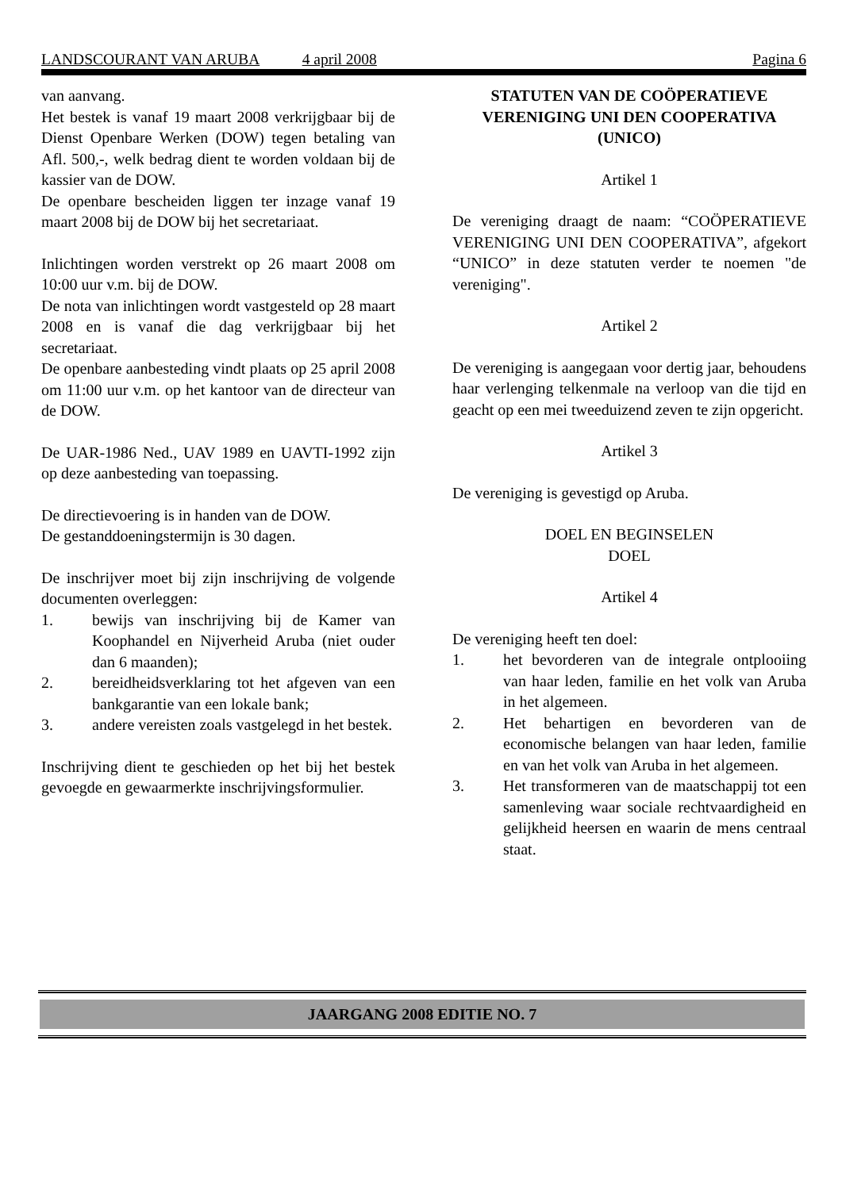LANDSCOURANT VAN ARUBA 4 april 2008 Pagina 6
van aanvang.
Het bestek is vanaf 19 maart 2008 verkrijgbaar bij de Dienst Openbare Werken (DOW) tegen betaling van Afl. 500,-, welk bedrag dient te worden voldaan bij de kassier van de DOW.
De openbare bescheiden liggen ter inzage vanaf 19 maart 2008 bij de DOW bij het secretariaat.
Inlichtingen worden verstrekt op 26 maart 2008 om 10:00 uur v.m. bij de DOW.
De nota van inlichtingen wordt vastgesteld op 28 maart 2008 en is vanaf die dag verkrijgbaar bij het secretariaat.
De openbare aanbesteding vindt plaats op 25 april 2008 om 11:00 uur v.m. op het kantoor van de directeur van de DOW.
De UAR-1986 Ned., UAV 1989 en UAVTI-1992 zijn op deze aanbesteding van toepassing.
De directievoering is in handen van de DOW.
De gestanddoeningstermijn is 30 dagen.
De inschrijver moet bij zijn inschrijving de volgende documenten overleggen:
1. bewijs van inschrijving bij de Kamer van Koophandel en Nijverheid Aruba (niet ouder dan 6 maanden);
2. bereidheidsverklaring tot het afgeven van een bankgarantie van een lokale bank;
3. andere vereisten zoals vastgelegd in het bestek.
Inschrijving dient te geschieden op het bij het bestek gevoegde en gewaarmerkte inschrijvingsformulier.
STATUTEN VAN DE COÖPERATIEVE VERENIGING UNI DEN COOPERATIVA (UNICO)
Artikel 1
De vereniging draagt de naam: “COÖPERATIEVE VERENIGING UNI DEN COOPERATIVA”, afgekort “UNICO” in deze statuten verder te noemen "de vereniging".
Artikel 2
De vereniging is aangegaan voor dertig jaar, behoudens haar verlenging telkenmale na verloop van die tijd en geacht op een mei tweeduizend zeven te zijn opgericht.
Artikel 3
De vereniging is gevestigd op Aruba.
DOEL EN BEGINSELEN
DOEL
Artikel 4
De vereniging heeft ten doel:
1. het bevorderen van de integrale ontplooiing van haar leden, familie en het volk van Aruba in het algemeen.
2. Het behartigen en bevorderen van de economische belangen van haar leden, familie en van het volk van Aruba in het algemeen.
3. Het transformeren van de maatschappij tot een samenleving waar sociale rechtvaardigheid en gelijkheid heersen en waarin de mens centraal staat.
JAARGANG 2008 EDITIE NO. 7